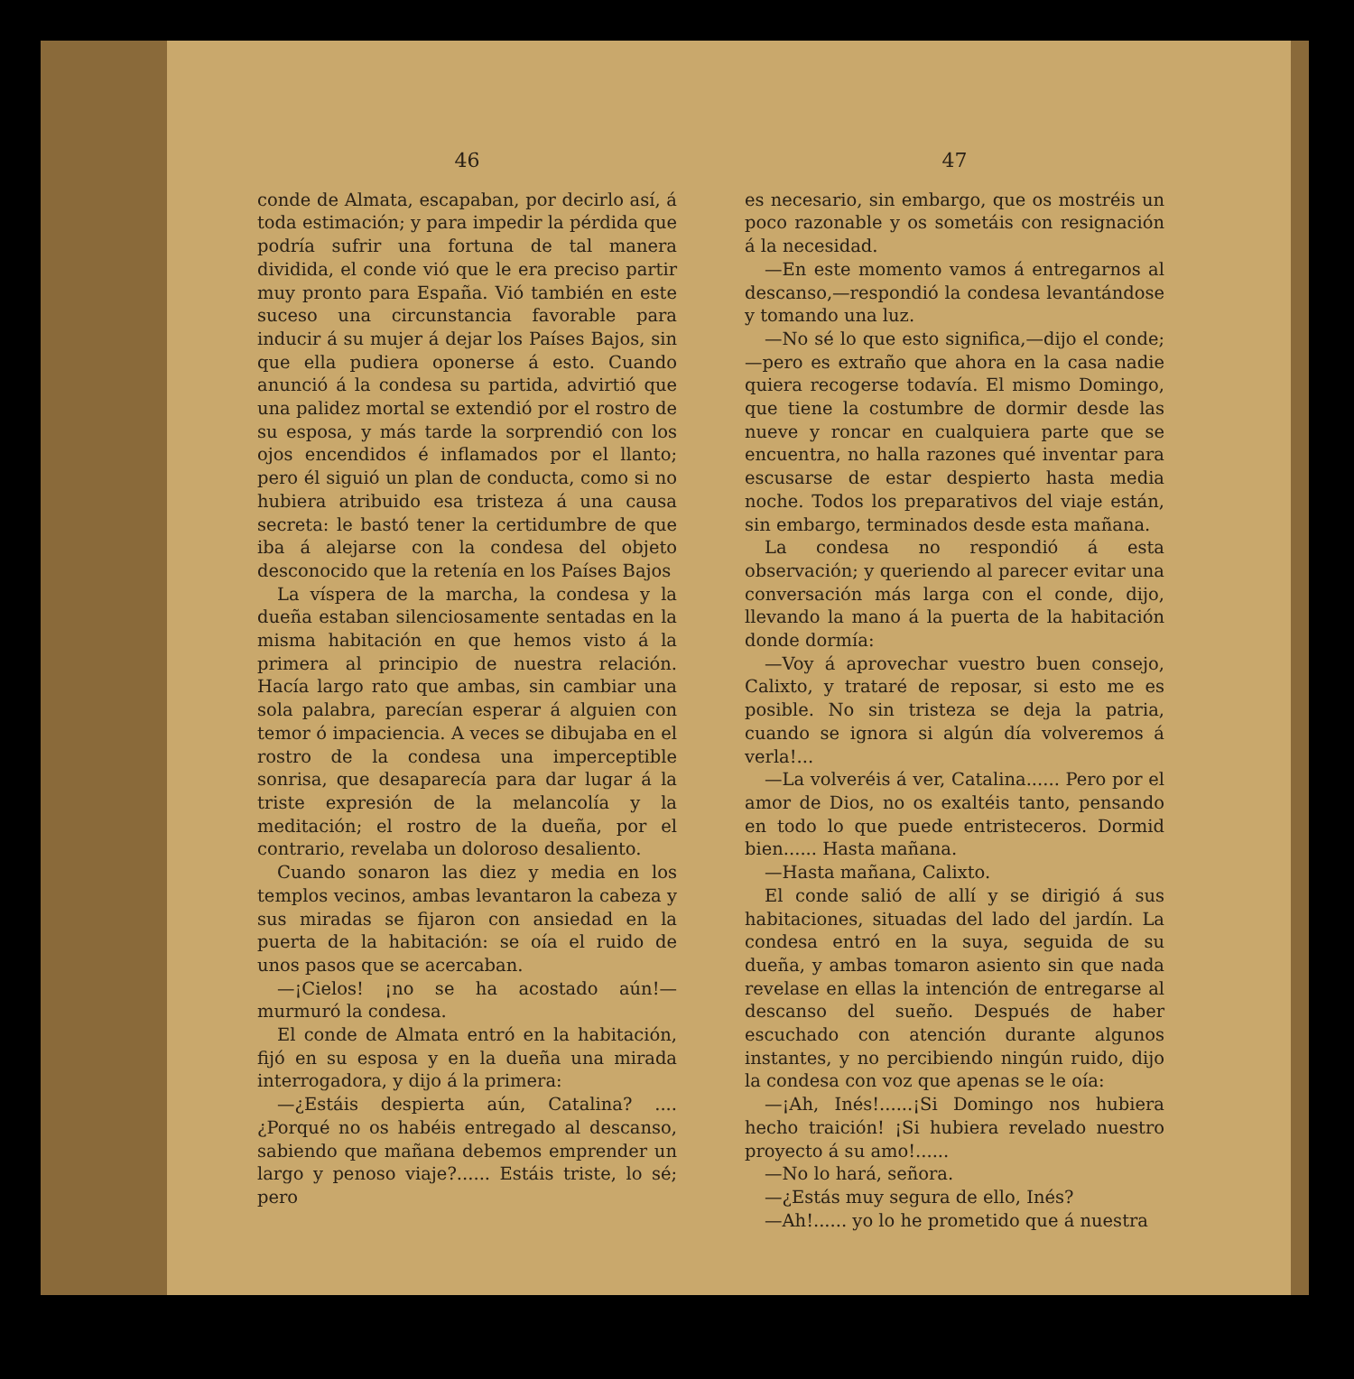46
conde de Almata, escapaban, por decirlo así, á toda estimación; y para impedir la pérdida que podría sufrir una fortuna de tal manera dividida, el conde vió que le era preciso partir muy pronto para España. Vió también en este suceso una circunstancia favorable para inducir á su mujer á dejar los Países Bajos, sin que ella pudiera oponerse á esto. Cuando anunció á la condesa su partida, advirtió que una palidez mortal se extendió por el rostro de su esposa, y más tarde la sorprendió con los ojos encendidos é inflamados por el llanto; pero él siguió un plan de conducta, como si no hubiera atribuido esa tristeza á una causa secreta: le bastó tener la certidumbre de que iba á alejarse con la condesa del objeto desconocido que la retenía en los Países Bajos
La víspera de la marcha, la condesa y la dueña estaban silenciosamente sentadas en la misma habitación en que hemos visto á la primera al principio de nuestra relación. Hacía largo rato que ambas, sin cambiar una sola palabra, parecían esperar á alguien con temor ó impaciencia. A veces se dibujaba en el rostro de la condesa una imperceptible sonrisa, que desaparecía para dar lugar á la triste expresión de la melancolía y la meditación; el rostro de la dueña, por el contrario, revelaba un doloroso desaliento.
Cuando sonaron las diez y media en los templos vecinos, ambas levantaron la cabeza y sus miradas se fijaron con ansiedad en la puerta de la habitación: se oía el ruido de unos pasos que se acercaban.
—¡Cielos! ¡no se ha acostado aún!—murmuró la condesa.
El conde de Almata entró en la habitación, fijó en su esposa y en la dueña una mirada interrogadora, y dijo á la primera:
—¿Estáis despierta aún, Catalina? .... ¿Porqué no os habéis entregado al descanso, sabiendo que mañana debemos emprender un largo y penoso viaje?...... Estáis triste, lo sé; pero
47
es necesario, sin embargo, que os mostréis un poco razonable y os sometáis con resignación á la necesidad.
—En este momento vamos á entregarnos al descanso,—respondió la condesa levantándose y tomando una luz.
—No sé lo que esto significa,—dijo el conde;—pero es extraño que ahora en la casa nadie quiera recogerse todavía. El mismo Domingo, que tiene la costumbre de dormir desde las nueve y roncar en cualquiera parte que se encuentra, no halla razones qué inventar para escusarse de estar despierto hasta media noche. Todos los preparativos del viaje están, sin embargo, terminados desde esta mañana.
La condesa no respondió á esta observación; y queriendo al parecer evitar una conversación más larga con el conde, dijo, llevando la mano á la puerta de la habitación donde dormía:
—Voy á aprovechar vuestro buen consejo, Calixto, y trataré de reposar, si esto me es posible. No sin tristeza se deja la patria, cuando se ignora si algún día volveremos á verla!...
—La volveréis á ver, Catalina...... Pero por el amor de Dios, no os exaltéis tanto, pensando en todo lo que puede entristeceros. Dormid bien...... Hasta mañana.
—Hasta mañana, Calixto.
El conde salió de allí y se dirigió á sus habitaciones, situadas del lado del jardín. La condesa entró en la suya, seguida de su dueña, y ambas tomaron asiento sin que nada revelase en ellas la intención de entregarse al descanso del sueño. Después de haber escuchado con atención durante algunos instantes, y no percibiendo ningún ruido, dijo la condesa con voz que apenas se le oía:
—¡Ah, Inés!......¡Si Domingo nos hubiera hecho traición! ¡Si hubiera revelado nuestro proyecto á su amo!......
—No lo hará, señora.
—¿Estás muy segura de ello, Inés?
—Ah!...... yo lo he prometido que á nuestra